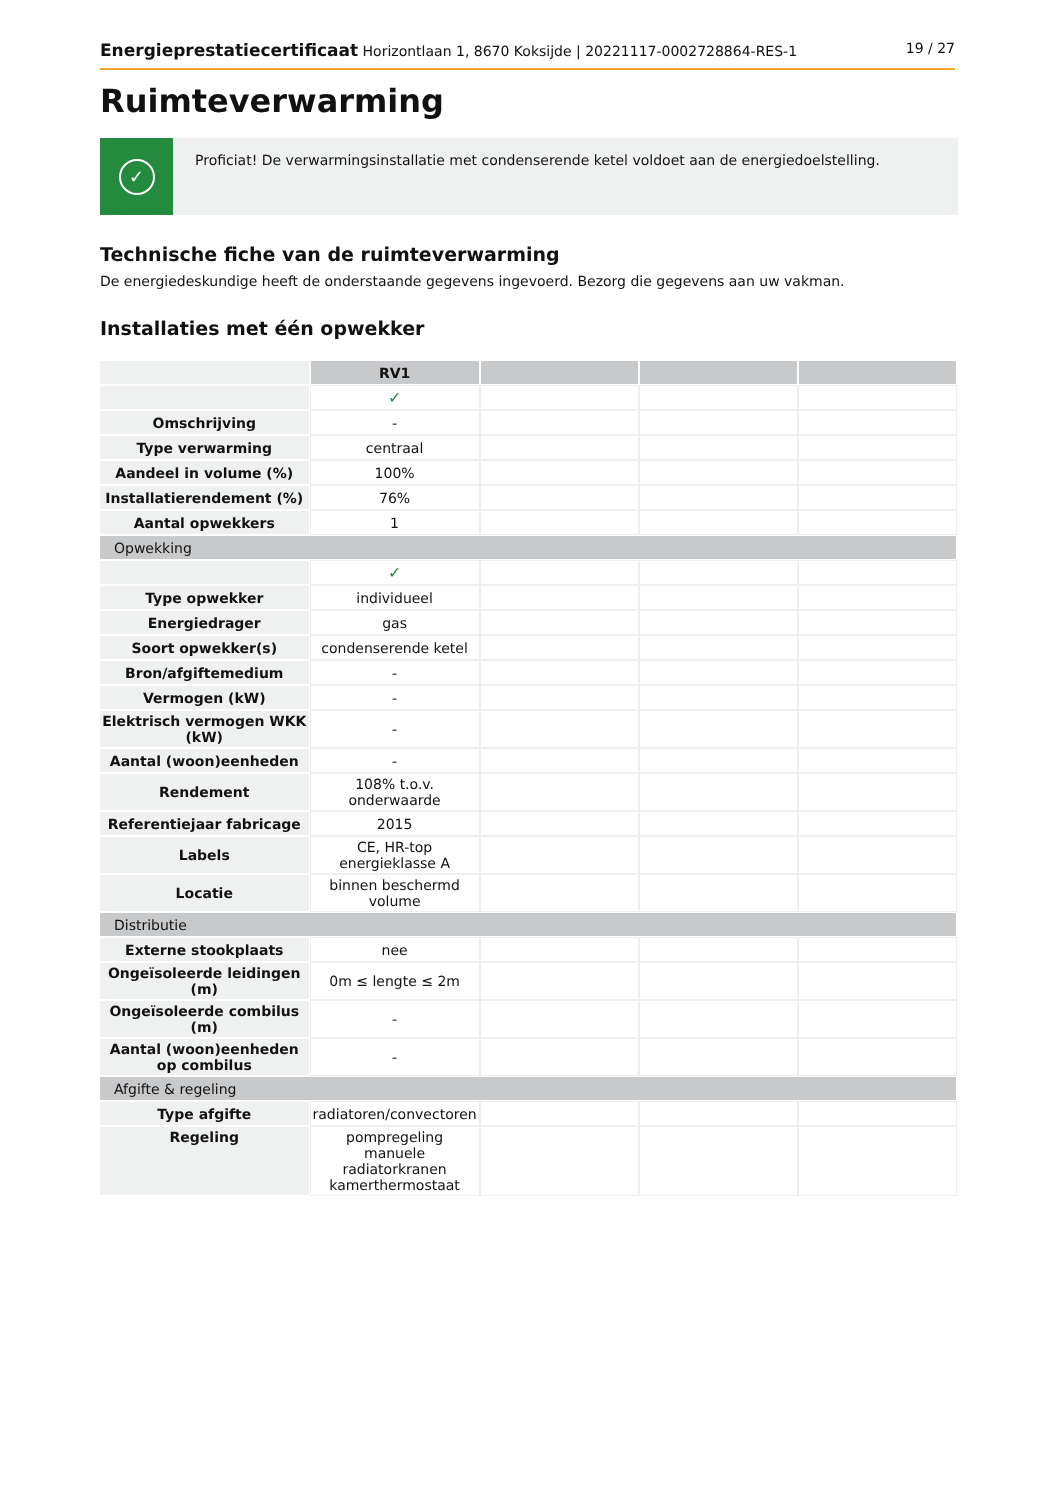Energieprestatiecertificaat Horizontlaan 1, 8670 Koksijde | 20221117-0002728864-RES-1 19 / 27
Ruimteverwarming
✓
Proficiat! De verwarmingsinstallatie met condenserende ketel voldoet aan de energiedoelstelling.
Technische fiche van de ruimteverwarming
De energiedeskundige heeft de onderstaande gegevens ingevoerd. Bezorg die gegevens aan uw vakman.
Installaties met één opwekker
| | RV1 | | | |
| --- | --- | --- | --- | --- |
| | ✓ | | | |
| Omschrijving | - | | | |
| Type verwarming | centraal | | | |
| Aandeel in volume (%) | 100% | | | |
| Installatierendement (%) | 76% | | | |
| Aantal opwekkers | 1 | | | |
| Opwekking | | | | |
| | ✓ | | | |
| Type opwekker | individueel | | | |
| Energiedrager | gas | | | |
| Soort opwekker(s) | condenserende ketel | | | |
| Bron/afgiftemedium | - | | | |
| Vermogen (kW) | - | | | |
| Elektrisch vermogen WKK (kW) | - | | | |
| Aantal (woon)eenheden | - | | | |
| Rendement | 108% t.o.v. onderwaarde | | | |
| Referentiejaar fabricage | 2015 | | | |
| Labels | CE, HR-top energieklasse A | | | |
| Locatie | binnen beschermd volume | | | |
| Distributie | | | | |
| Externe stookplaats | nee | | | |
| Ongeïsoleerde leidingen (m) | 0m ≤ lengte ≤ 2m | | | |
| Ongeïsoleerde combilus (m) | - | | | |
| Aantal (woon)eenheden op combilus | - | | | |
| Afgifte & regeling | | | | |
| Type afgifte | radiatoren/convectoren | | | |
| Regeling | pompregeling manuele radiatorkranen kamerthermostaat | | | |